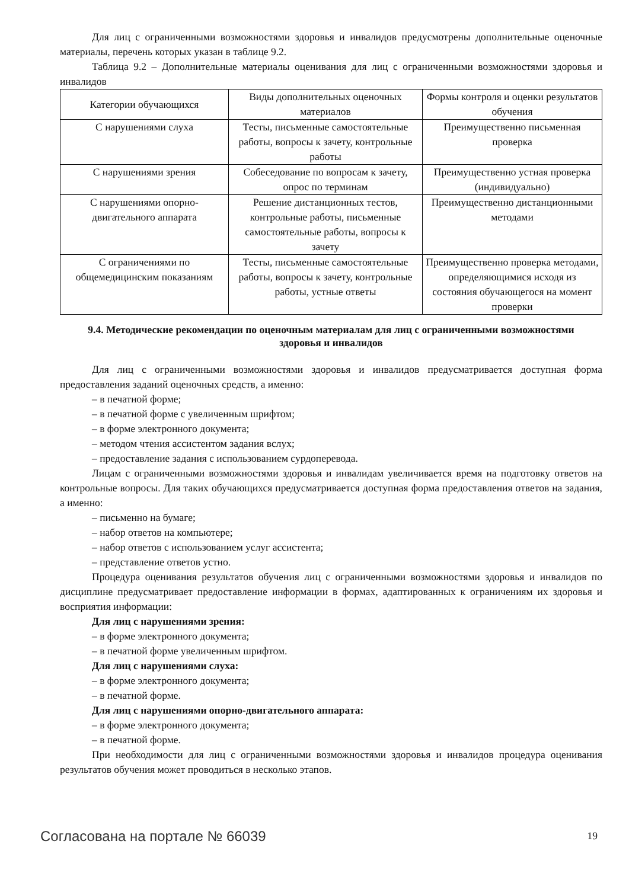Для лиц с ограниченными возможностями здоровья и инвалидов предусмотрены дополнительные оценочные материалы, перечень которых указан в таблице 9.2.
Таблица 9.2 – Дополнительные материалы оценивания для лиц с ограниченными возможностями здоровья и инвалидов
| Категории обучающихся | Виды дополнительных оценочных материалов | Формы контроля и оценки результатов обучения |
| С нарушениями слуха | Тесты, письменные самостоятельные работы, вопросы к зачету, контрольные работы | Преимущественно письменная проверка |
| С нарушениями зрения | Собеседование по вопросам к зачету, опрос по терминам | Преимущественно устная проверка (индивидуально) |
| С нарушениями опорно-двигательного аппарата | Решение дистанционных тестов, контрольные работы, письменные самостоятельные работы, вопросы к зачету | Преимущественно дистанционными методами |
| С ограничениями по общемедицинским показаниям | Тесты, письменные самостоятельные работы, вопросы к зачету, контрольные работы, устные ответы | Преимущественно проверка методами, определяющимися исходя из состояния обучающегося на момент проверки |
9.4. Методические рекомендации по оценочным материалам для лиц с ограниченными возможностями здоровья и инвалидов
Для лиц с ограниченными возможностями здоровья и инвалидов предусматривается доступная форма предоставления заданий оценочных средств, а именно:
– в печатной форме;
– в печатной форме с увеличенным шрифтом;
– в форме электронного документа;
– методом чтения ассистентом задания вслух;
– предоставление задания с использованием сурдоперевода.
Лицам с ограниченными возможностями здоровья и инвалидам увеличивается время на подготовку ответов на контрольные вопросы. Для таких обучающихся предусматривается доступная форма предоставления ответов на задания, а именно:
– письменно на бумаге;
– набор ответов на компьютере;
– набор ответов с использованием услуг ассистента;
– представление ответов устно.
Процедура оценивания результатов обучения лиц с ограниченными возможностями здоровья и инвалидов по дисциплине предусматривает предоставление информации в формах, адаптированных к ограничениям их здоровья и восприятия информации:
Для лиц с нарушениями зрения:
– в форме электронного документа;
– в печатной форме увеличенным шрифтом.
Для лиц с нарушениями слуха:
– в форме электронного документа;
– в печатной форме.
Для лиц с нарушениями опорно-двигательного аппарата:
– в форме электронного документа;
– в печатной форме.
При необходимости для лиц с ограниченными возможностями здоровья и инвалидов процедура оценивания результатов обучения может проводиться в несколько этапов.
Согласована на портале № 66039 19